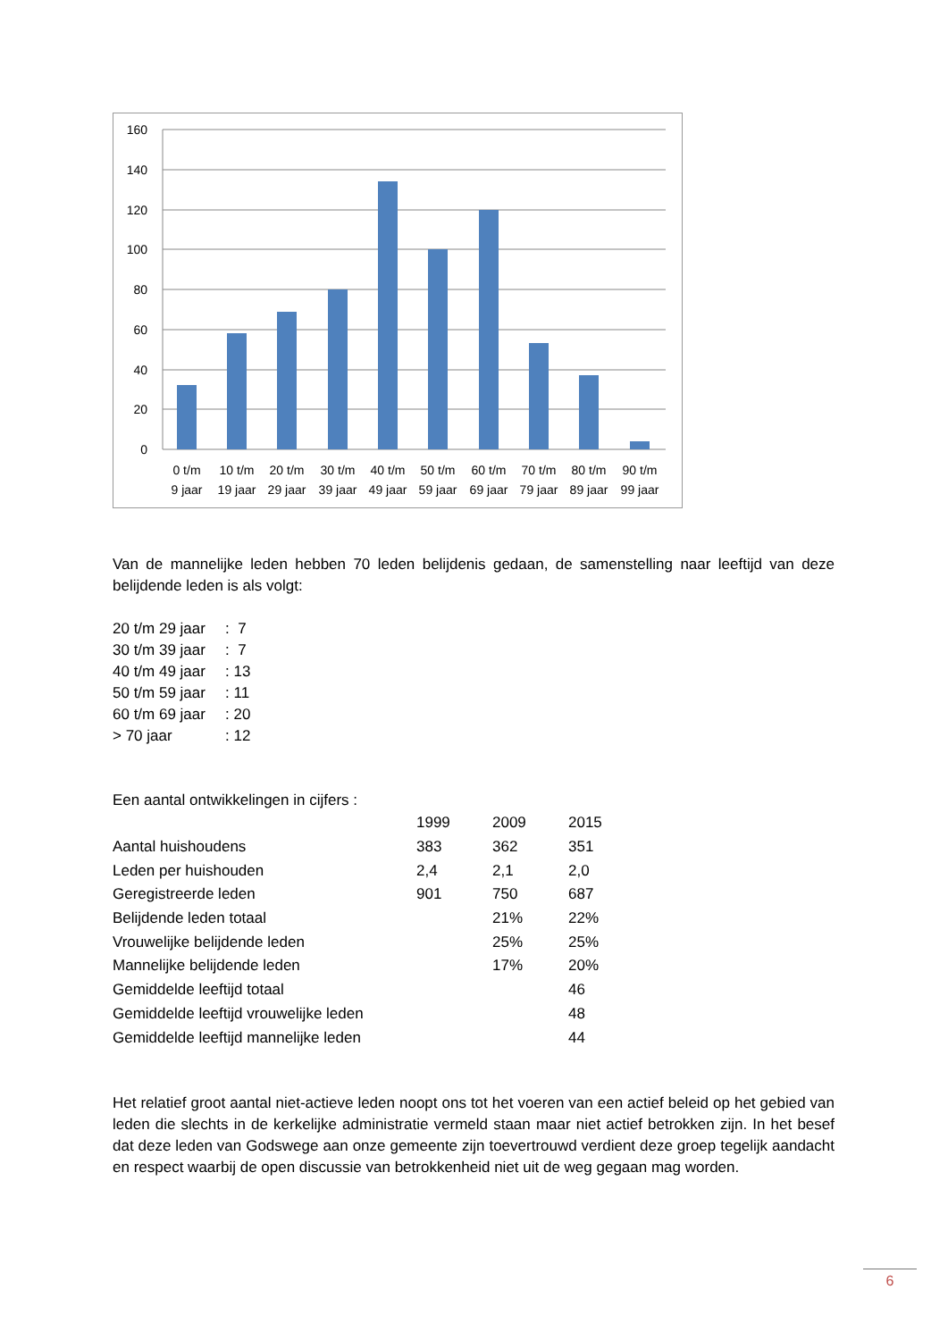160
140
120
100
80
60
40
20
0
0 t/m
9 jaar
10 t/m
19 jaar
20 t/m
29 jaar
30 t/m
39 jaar
40 t/m
49 jaar
50 t/m
59 jaar
60 t/m
69 jaar
70 t/m
79 jaar
80 t/m
89 jaar
90 t/m
99 jaar
Van de mannelijke leden hebben 70 leden belijdenis gedaan, de samenstelling naar leeftijd van deze belijdende leden is als volgt:
| 20 t/m 29 jaar | : 7 |
| 30 t/m 39 jaar | : 7 |
| 40 t/m 49 jaar | : 13 |
| 50 t/m 59 jaar | : 11 |
| 60 t/m 69 jaar | : 20 |
| > 70 jaar | : 12 |
Een aantal ontwikkelingen in cijfers :
| | 1999 | 2009 | 2015 |
| Aantal huishoudens | 383 | 362 | 351 |
| Leden per huishouden | 2,4 | 2,1 | 2,0 |
| Geregistreerde leden | 901 | 750 | 687 |
| Belijdende leden totaal | | 21% | 22% |
| Vrouwelijke belijdende leden | | 25% | 25% |
| Mannelijke belijdende leden | | 17% | 20% |
| Gemiddelde leeftijd totaal | | | 46 |
| Gemiddelde leeftijd vrouwelijke leden | | | 48 |
| Gemiddelde leeftijd mannelijke leden | | | 44 |
Het relatief groot aantal niet-actieve leden noopt ons tot het voeren van een actief beleid op het gebied van leden die slechts in de kerkelijke administratie vermeld staan maar niet actief betrokken zijn. In het besef dat deze leden van Godswege aan onze gemeente zijn toevertrouwd verdient deze groep tegelijk aandacht en respect waarbij de open discussie van betrokkenheid niet uit de weg gegaan mag worden.
6